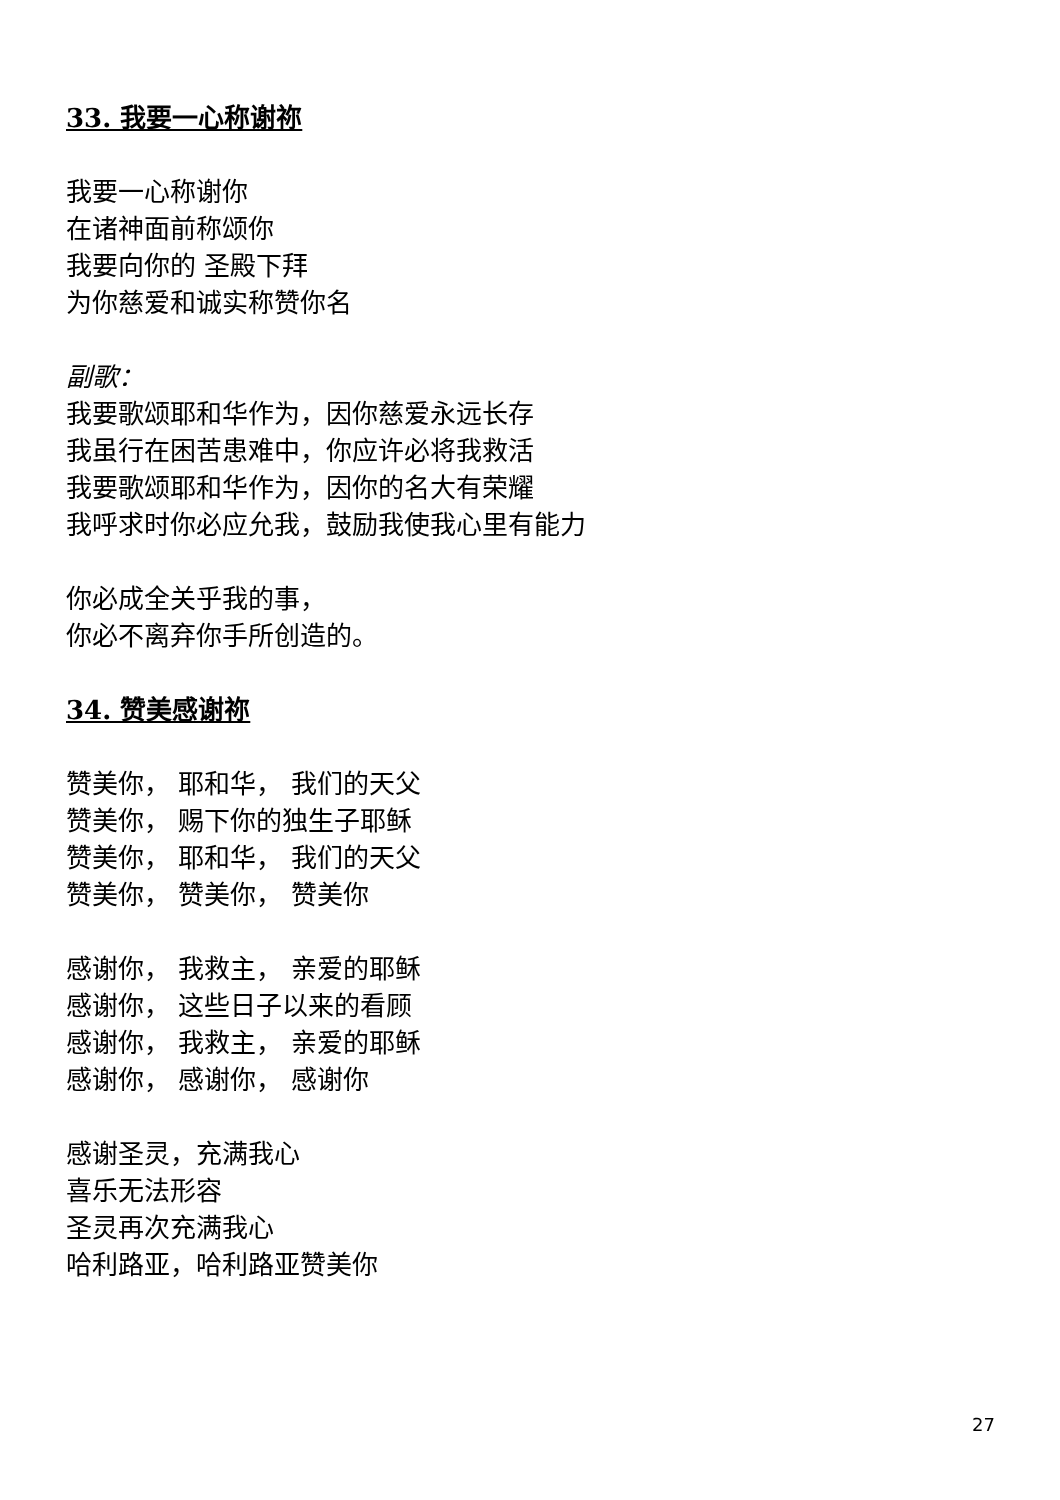33. 我要一心称谢祢
我要一心称谢你
在诸神面前称颂你
我要向你的 圣殿下拜
为你慈爱和诚实称赞你名
副歌：
我要歌颂耶和华作为，因你慈爱永远长存
我虽行在困苦患难中，你应许必将我救活
我要歌颂耶和华作为，因你的名大有荣耀
我呼求时你必应允我，鼓励我使我心里有能力
你必成全关乎我的事，
你必不离弃你手所创造的。
34. 赞美感谢祢
赞美你， 耶和华， 我们的天父
赞美你， 赐下你的独生子耶稣
赞美你， 耶和华， 我们的天父
赞美你， 赞美你， 赞美你
感谢你， 我救主， 亲爱的耶稣
感谢你， 这些日子以来的看顾
感谢你， 我救主， 亲爱的耶稣
感谢你， 感谢你， 感谢你
感谢圣灵，充满我心
喜乐无法形容
圣灵再次充满我心
哈利路亚，哈利路亚赞美你
27